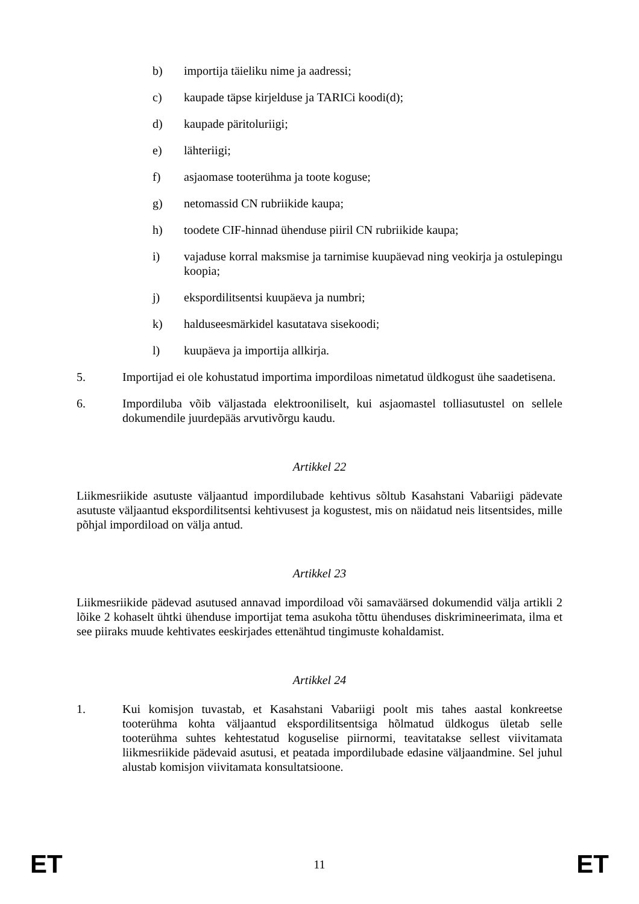b) importija täieliku nime ja aadressi;
c) kaupade täpse kirjelduse ja TARICi koodi(d);
d) kaupade päritoluriigi;
e) lähteriigi;
f) asjaomase tooterühma ja toote koguse;
g) netomassid CN rubriikide kaupa;
h) toodete CIF-hinnad ühenduse piiril CN rubriikide kaupa;
i) vajaduse korral maksmise ja tarnimise kuupäevad ning veokirja ja ostulepingu koopia;
j) ekspordilitsentsi kuupäeva ja numbri;
k) halduseesmärkidel kasutatava sisekoodi;
l) kuupäeva ja importija allkirja.
5. Importijad ei ole kohustatud importima impordiloas nimetatud üldkogust ühe saadetisena.
6. Impordiluba võib väljastada elektrooniliselt, kui asjaomastel tolliasutustel on sellele dokumendile juurdepääs arvutivõrgu kaudu.
Artikkel 22
Liikmesriikide asutuste väljaantud impordilubade kehtivus sõltub Kasahstani Vabariigi pädevate asutuste väljaantud ekspordilitsentsi kehtivusest ja kogustest, mis on näidatud neis litsentsides, mille põhjal impordiload on välja antud.
Artikkel 23
Liikmesriikide pädevad asutused annavad impordiload või samaväärsed dokumendid välja artikli 2 lõike 2 kohaselt ühtki ühenduse importijat tema asukoha tõttu ühenduses diskrimineerimata, ilma et see piiraks muude kehtivates eeskirjades ettenähtud tingimuste kohaldamist.
Artikkel 24
1. Kui komisjon tuvastab, et Kasahstani Vabariigi poolt mis tahes aastal konkreetse tooterühma kohta väljaantud ekspordilitsentsiga hõlmatud üldkogus ületab selle tooterühma suhtes kehtestatud koguselise piirnormi, teavitatakse sellest viivitamata liikmesriikide pädevaid asutusi, et peatada impordilubade edasine väljaandmine. Sel juhul alustab komisjon viivitamata konsultatsioone.
ET 11 ET